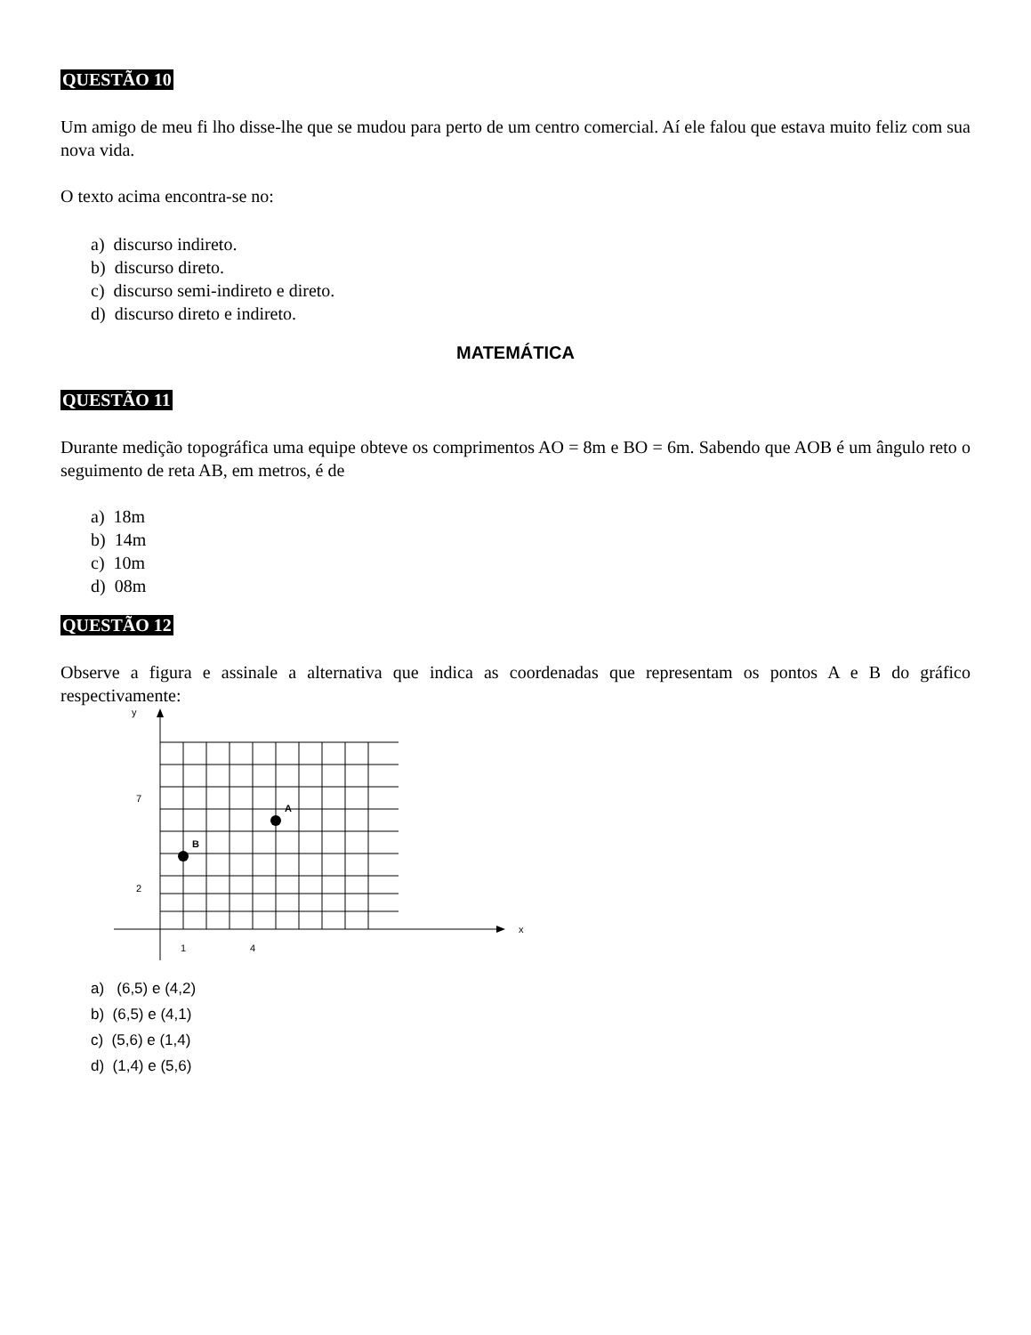QUESTÃO 10
Um amigo de meu fi lho disse-lhe que se mudou para perto de um centro comercial. Aí ele falou que estava muito feliz com sua nova vida.
O texto acima encontra-se no:
a) discurso indireto.
b) discurso direto.
c) discurso semi-indireto e direto.
d) discurso direto e indireto.
MATEMÁTICA
QUESTÃO 11
Durante medição topográfica uma equipe obteve os comprimentos AO = 8m e BO = 6m. Sabendo que AOB é um ângulo reto o seguimento de reta AB, em metros, é de
a) 18m
b) 14m
c) 10m
d) 08m
QUESTÃO 12
Observe a figura e assinale a alternativa que indica as coordenadas que representam os pontos A e B do gráfico respectivamente:
y
x
7
2
1
4
A
B
a) (6,5) e (4,2)
b) (6,5) e (4,1)
c) (5,6) e (1,4)
d) (1,4) e (5,6)